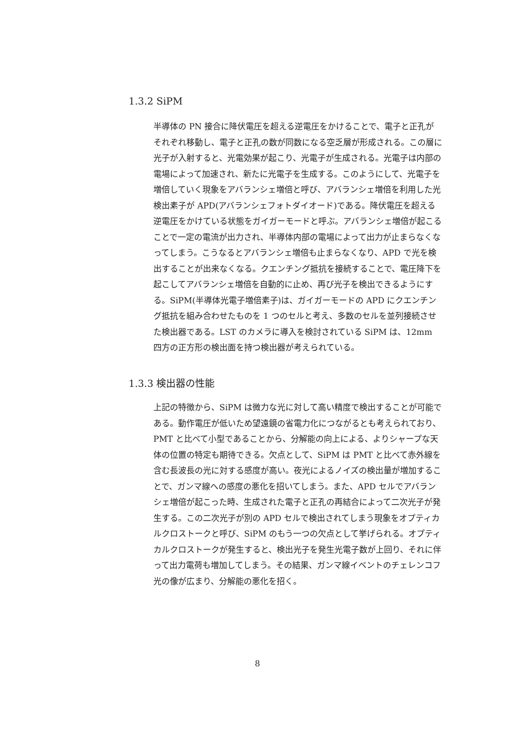1.3.2 SiPM
半導体の PN 接合に降伏電圧を超える逆電圧をかけることで、電子と正孔がそれぞれ移動し、電子と正孔の数が同数になる空乏層が形成される。この層に光子が入射すると、光電効果が起こり、光電子が生成される。光電子は内部の電場によって加速され、新たに光電子を生成する。このようにして、光電子を増倍していく現象をアバランシェ増倍と呼び、アバランシェ増倍を利用した光検出素子が APD(アバランシェフォトダイオード)である。降伏電圧を超える逆電圧をかけている状態をガイガーモードと呼ぶ。アバランシェ増倍が起こることで一定の電流が出力され、半導体内部の電場によって出力が止まらなくなってしまう。こうなるとアバランシェ増倍も止まらなくなり、APD で光を検出することが出来なくなる。クエンチング抵抗を接続することで、電圧降下を起こしてアバランシェ増倍を自動的に止め、再び光子を検出できるようにする。SiPM(半導体光電子増倍素子)は、ガイガーモードの APD にクエンチング抵抗を組み合わせたものを 1 つのセルと考え、多数のセルを並列接続させた検出器である。LST のカメラに導入を検討されている SiPM は、12mm 四方の正方形の検出面を持つ検出器が考えられている。
1.3.3 検出器の性能
上記の特徴から、SiPM は微力な光に対して高い精度で検出することが可能である。動作電圧が低いため望遠鏡の省電力化につながるとも考えられており、PMT と比べて小型であることから、分解能の向上による、よりシャープな天体の位置の特定も期待できる。欠点として、SiPM は PMT と比べて赤外線を含む長波長の光に対する感度が高い。夜光によるノイズの検出量が増加することで、ガンマ線への感度の悪化を招いてしまう。また、APD セルでアバランシェ増倍が起こった時、生成された電子と正孔の再結合によって二次光子が発生する。この二次光子が別の APD セルで検出されてしまう現象をオプティカルクロストークと呼び、SiPM のもう一つの欠点として挙げられる。オプティカルクロストークが発生すると、検出光子を発生光電子数が上回り、それに伴って出力電荷も増加してしまう。その結果、ガンマ線イベントのチェレンコフ光の像が広まり、分解能の悪化を招く。
8